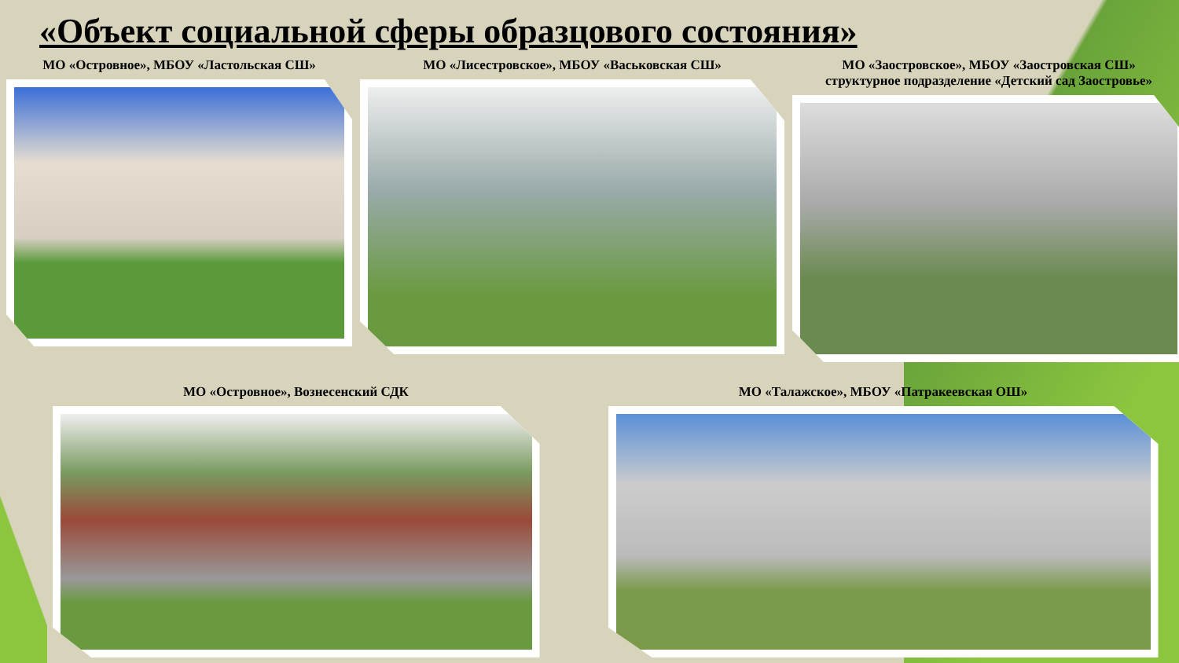«Объект социальной сферы образцового состояния»
МО «Островное», МБОУ «Ластольская СШ»
МО «Лисестровское», МБОУ «Васьковская СШ»
МО «Заостровское», МБОУ «Заостровская СШ»
структурное подразделение «Детский сад Заостровье»
МО «Островное», Вознесенский СДК
МО «Талажское», МБОУ «Патракеевская ОШ»